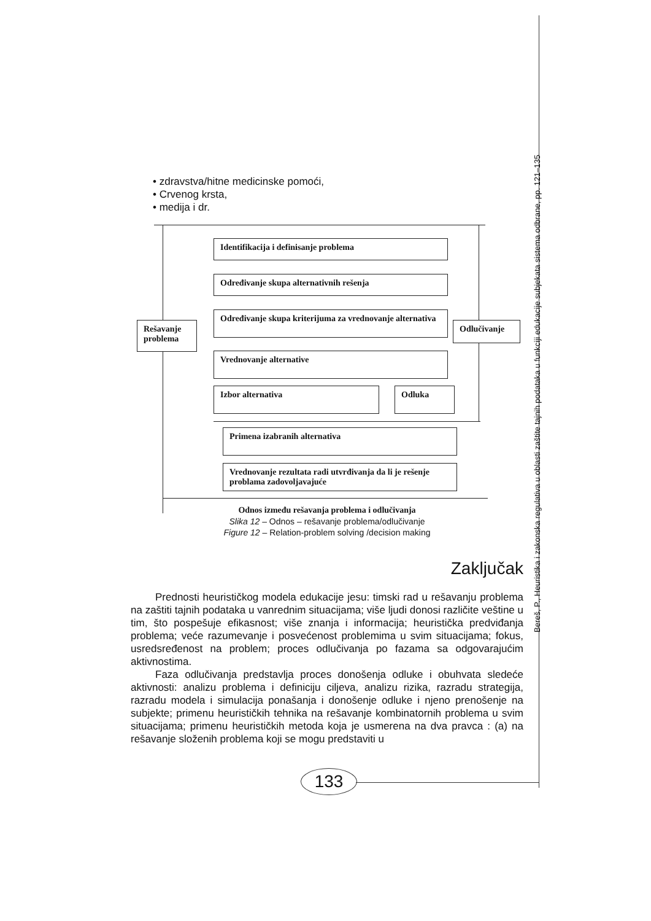Bereš, P., Heuristika i zakonska regulativa u oblasti zaštite tajnih podataka u funkciji edukacije subjekata sistema odbrane, pp. 121–135
• zdravstva/hitne medicinske pomoći,
• Crvenog krsta,
• medija i dr.
Identifikacija i definisanje problema
Određivanje skupa alternativnih rešenja
Određivanje skupa kriterijuma za vrednovanje alternativa
Rešavanje problema
Odlučivanje
Vrednovanje alternative
Izbor alternativa Odluka
Primena izabranih alternativa
Vrednovanje rezultata radi utvrđivanja da li je rešenje problama zadovoljavajuće
Odnos između rešavanja problema i odlučivanja
Slika 12 – Odnos – rešavanje problema/odlučivanje
Figure 12 – Relation-problem solving /decision making
Zaključak
Prednosti heurističkog modela edukacije jesu: timski rad u rešavanju problema na zaštiti tajnih podataka u vanrednim situacijama; više ljudi donosi različite veštine u tim, što pospešuje efikasnost; više znanja i informacija; heuristička predviđanja problema; veće razumevanje i posvećenost problemima u svim situacijama; fokus, usredsređenost na problem; proces odlučivanja po fazama sa odgovarajućim aktivnostima.
Faza odlučivanja predstavlja proces donošenja odluke i obuhvata sledeće aktivnosti: analizu problema i definiciju ciljeva, analizu rizika, razradu strategija, razradu modela i simulacija ponašanja i donošenje odluke i njeno prenošenje na subjekte; primenu heurističkih tehnika na rešavanje kombinatornih problema u svim situacijama; primenu heurističkih metoda koja je usmerena na dva pravca : (a) na rešavanje složenih problema koji se mogu predstaviti u
133